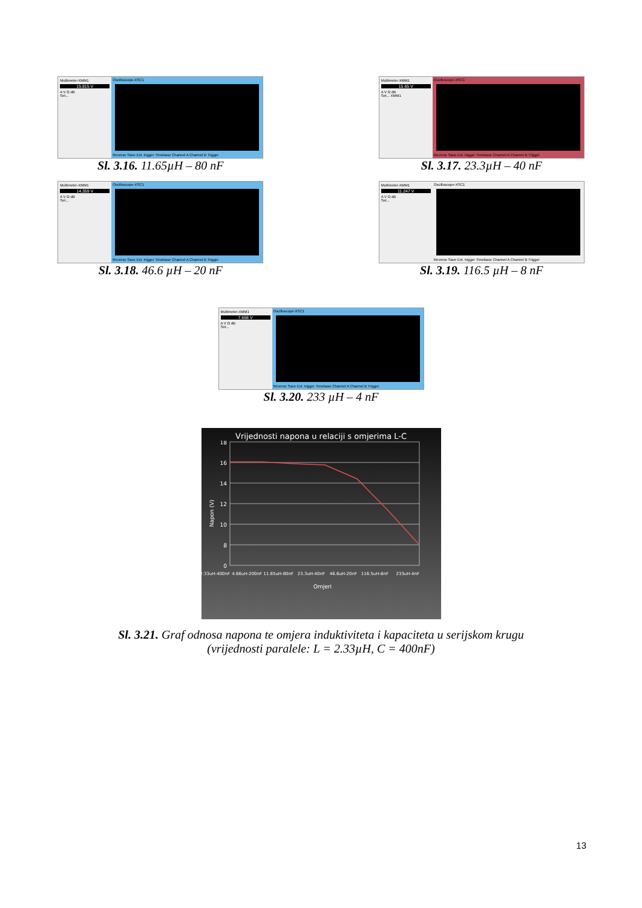Multimeter-XMM1
15.815 V
A V Ω dB
Set...
Oscilloscope-XSC1
Reverse Save Ext. trigger Timebase Channel A Channel B Trigger
Sl. 3.16. 11.65µH – 80 nF
Multimeter-XMM1
15.65 V
A V Ω dB
Set... XMM1
Oscilloscope-XSC1
Reverse Save Ext. trigger Timebase Channel A Channel B Trigger
Sl. 3.17. 23.3µH – 40 nF
Multimeter-XMM1
14.359 V
A V Ω dB
Set...
Oscilloscope-XSC1
Reverse Save Ext. trigger Timebase Channel A Channel B Trigger
Sl. 3.18. 46.6 µH – 20 nF
Multimeter-XMM1
11.247 V
A V Ω dB
Set...
Oscilloscope-XSC1
Reverse Save Ext. trigger Timebase Channel A Channel B Trigger
Sl. 3.19. 116.5 µH – 8 nF
Multimeter-XMM1
7.668 V
A V Ω dB
Set...
Oscilloscope-XSC1
Reverse Save Ext. trigger Timebase Channel A Channel B Trigger
Sl. 3.20. 233 µH – 4 nF
Vrijednosti napona u relaciji s omjerima L-C
18
16
14
12
10
8
0
Napon (V)
2.33uH-400nF
4.66uH-200nF
11.65uH-80nF
23.3uH-40nF
46.6uH-20nF
116.5uH-8nF
233uH-4nF
Omjeri
Sl. 3.21. Graf odnosa napona te omjera induktiviteta i kapaciteta u serijskom krugu
(vrijednosti paralele: L = 2.33µH, C = 400nF)
13